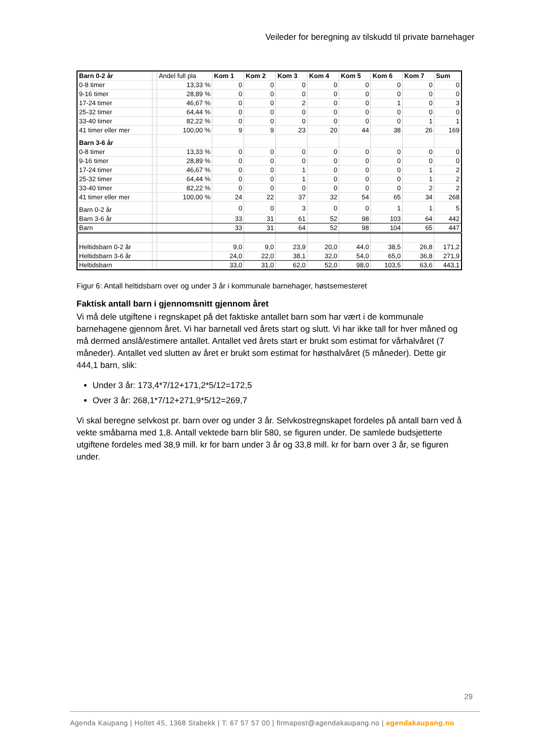Veileder for beregning av tilskudd til private barnehager
| Barn 0-2 år | | Andel full pla | Kom 1 | Kom 2 | Kom 3 | Kom 4 | Kom 5 | Kom 6 | Kom 7 | Sum |
| 0-8 timer | | 13,33 % | 0 | 0 | 0 | 0 | 0 | 0 | 0 | 0 |
| 9-16 timer | | 28,89 % | 0 | 0 | 0 | 0 | 0 | 0 | 0 | 0 |
| 17-24 timer | | 46,67 % | 0 | 0 | 2 | 0 | 0 | 1 | 0 | 3 |
| 25-32 timer | | 64,44 % | 0 | 0 | 0 | 0 | 0 | 0 | 0 | 0 |
| 33-40 timer | | 82,22 % | 0 | 0 | 0 | 0 | 0 | 0 | 1 | 1 |
| 41 timer eller mer | | 100,00 % | 9 | 9 | 23 | 20 | 44 | 38 | 26 | 169 |
| Barn 3-6 år | | | | | | | | | | |
| 0-8 timer | | 13,33 % | 0 | 0 | 0 | 0 | 0 | 0 | 0 | 0 |
| 9-16 timer | | 28,89 % | 0 | 0 | 0 | 0 | 0 | 0 | 0 | 0 |
| 17-24 timer | | 46,67 % | 0 | 0 | 1 | 0 | 0 | 0 | 1 | 2 |
| 25-32 timer | | 64,44 % | 0 | 0 | 1 | 0 | 0 | 0 | 1 | 2 |
| 33-40 timer | | 82,22 % | 0 | 0 | 0 | 0 | 0 | 0 | 2 | 2 |
| 41 timer eller mer | | 100,00 % | 24 | 22 | 37 | 32 | 54 | 65 | 34 | 268 |
| Barn 0-2 år | | | 0 | 0 | 3 | 0 | 0 | 1 | 1 | 5 |
| Barn 3-6 år | | | 33 | 31 | 61 | 52 | 98 | 103 | 64 | 442 |
| Barn | | | 33 | 31 | 64 | 52 | 98 | 104 | 65 | 447 |
| Heltidsbarn 0-2 år | | | 9,0 | 9,0 | 23,9 | 20,0 | 44,0 | 38,5 | 26,8 | 171,2 |
| Heltidsbarn 3-6 år | | | 24,0 | 22,0 | 38,1 | 32,0 | 54,0 | 65,0 | 36,8 | 271,9 |
| Heltidsbarn | | | 33,0 | 31,0 | 62,0 | 52,0 | 98,0 | 103,5 | 63,6 | 443,1 |
Figur 6: Antall heltidsbarn over og under 3 år i kommunale barnehager, høstsemesteret
Faktisk antall barn i gjennomsnitt gjennom året
Vi må dele utgiftene i regnskapet på det faktiske antallet barn som har vært i de kommunale barnehagene gjennom året. Vi har barnetall ved årets start og slutt. Vi har ikke tall for hver måned og må dermed anslå/estimere antallet. Antallet ved årets start er brukt som estimat for vårhalvåret (7 måneder). Antallet ved slutten av året er brukt som estimat for høsthalvåret (5 måneder). Dette gir 444,1 barn, slik:
Under 3 år: 173,4*7/12+171,2*5/12=172,5
Over 3 år: 268,1*7/12+271,9*5/12=269,7
Vi skal beregne selvkost pr. barn over og under 3 år. Selvkostregnskapet fordeles på antall barn ved å vekte småbarna med 1,8. Antall vektede barn blir 580, se figuren under. De samlede budsjetterte utgiftene fordeles med 38,9 mill. kr for barn under 3 år og 33,8 mill. kr for barn over 3 år, se figuren under.
29
Agenda Kaupang | Holtet 45, 1368 Stabekk | T: 67 57 57 00 | firmapost@agendakaupang.no | agendakaupang.no